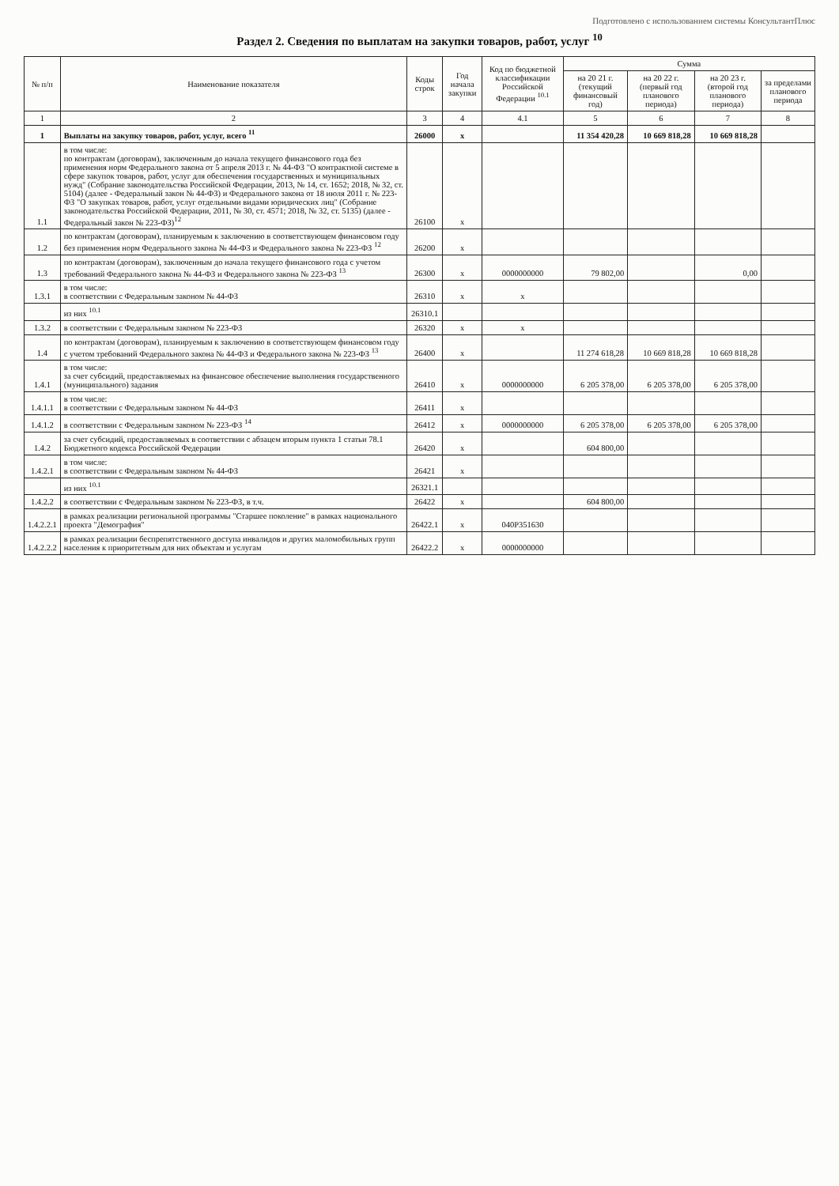Подготовлено с использованием системы КонсультантПлюс
Раздел 2. Сведения по выплатам на закупки товаров, работ, услуг <sup>10</sup>
| № п/п | Наименование показателя | Коды строк | Год начала закупки | Код по бюджетной классификации Российской Федерации <sup>10.1</sup> | Сумма | | | |
| --- | --- | --- | --- | --- | --- | --- | --- | --- |
| | | | | | на 20 21 г. (текущий финансовый год) | на 20 22 г. (первый год планового периода) | на 20 23 г. (второй год планового периода) | за пределами планового периода |
| 1 | 2 | 3 | 4 | 4.1 | 5 | 6 | 7 | 8 |
| 1 | Выплаты на закупку товаров, работ, услуг, всего <sup>11</sup> | 26000 | x | | 11 354 420,28 | 10 669 818,28 | 10 669 818,28 | |
| 1.1 | в том числе: по контрактам (договорам), заключенным до начала текущего финансового года без применения норм Федерального закона от 5 апреля 2013 г. № 44-ФЗ "О контрактной системе в сфере закупок товаров, работ, услуг для обеспечения государственных и муниципальных нужд" (Собрание законодательства Российской Федерации, 2013, № 14, ст. 1652; 2018, № 32, ст. 5104) (далее - Федеральный закон № 44-ФЗ) и Федерального закона от 18 июля 2011 г. № 223-ФЗ "О закупках товаров, работ, услуг отдельными видами юридических лиц" (Собрание законодательства Российской Федерации, 2011, № 30, ст. 4571; 2018, № 32, ст. 5135) (далее - Федеральный закон № 223-ФЗ)<sup>12</sup> | 26100 | x | | | | | |
| 1.2 | по контрактам (договорам), планируемым к заключению в соответствующем финансовом году без применения норм Федерального закона № 44-ФЗ и Федерального закона № 223-ФЗ <sup>12</sup> | 26200 | x | | | | | |
| 1.3 | по контрактам (договорам), заключенным до начала текущего финансового года с учетом требований Федерального закона № 44-ФЗ и Федерального закона № 223-ФЗ <sup>13</sup> | 26300 | x | 0000000000 | 79 802,00 | | 0,00 | |
| 1.3.1 | в том числе: в соответствии с Федеральным законом № 44-ФЗ | 26310 | x | x | | | | |
| | из них <sup>10.1</sup> | 26310.1 | | | | | | |
| 1.3.2 | в соответствии с Федеральным законом № 223-ФЗ | 26320 | x | x | | | | |
| 1.4 | по контрактам (договорам), планируемым к заключению в соответствующем финансовом году с учетом требований Федерального закона № 44-ФЗ и Федерального закона № 223-ФЗ <sup>13</sup> | 26400 | x | | 11 274 618,28 | 10 669 818,28 | 10 669 818,28 | |
| 1.4.1 | в том числе: за счет субсидий, предоставляемых на финансовое обеспечение выполнения государственного (муниципального) задания | 26410 | x | 0000000000 | 6 205 378,00 | 6 205 378,00 | 6 205 378,00 | |
| 1.4.1.1 | в том числе: в соответствии с Федеральным законом № 44-ФЗ | 26411 | x | | | | | |
| 1.4.1.2 | в соответствии с Федеральным законом № 223-ФЗ <sup>14</sup> | 26412 | x | 0000000000 | 6 205 378,00 | 6 205 378,00 | 6 205 378,00 | |
| 1.4.2 | за счет субсидий, предоставляемых в соответствии с абзацем вторым пункта 1 статьи 78.1 Бюджетного кодекса Российской Федерации | 26420 | x | | 604 800,00 | | | |
| 1.4.2.1 | в том числе: в соответствии с Федеральным законом № 44-ФЗ | 26421 | x | | | | | |
| | из них <sup>10.1</sup> | 26321.1 | | | | | | |
| 1.4.2.2 | в соответствии с Федеральным законом № 223-ФЗ, в т.ч. | 26422 | x | | 604 800,00 | | | |
| 1.4.2.2.1 | в рамках реализации региональной программы "Старшее поколение" в рамках национального проекта "Демография" | 26422.1 | x | 040P351630 | | | | |
| 1.4.2.2.2 | в рамках реализации беспрепятственного доступа инвалидов и других маломобильных групп населения к приоритетным для них объектам и услугам | 26422.2 | x | 0000000000 | | | | |